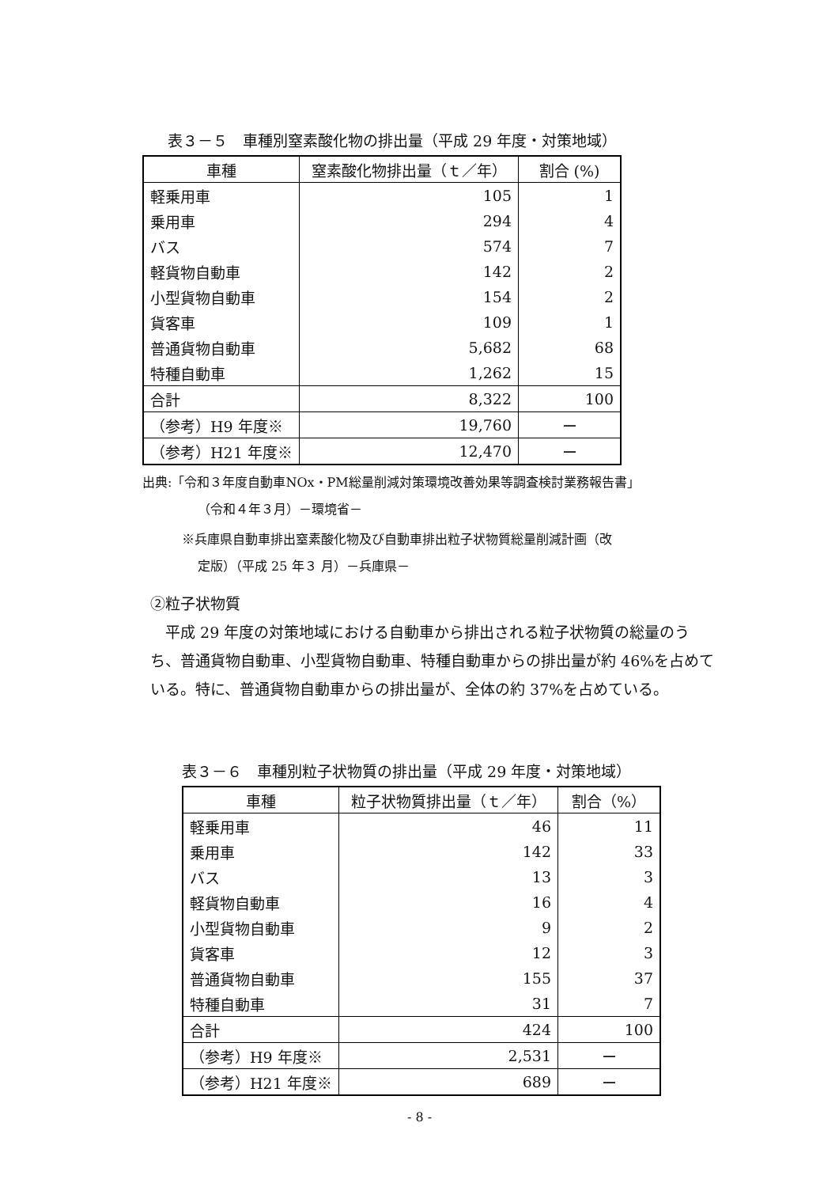表３－５　車種別窒素酸化物の排出量（平成 29 年度・対策地域）
| 車種 | 窒素酸化物排出量（ｔ／年） | 割合 (%) |
| --- | --- | --- |
| 軽乗用車 | 105 | 1 |
| 乗用車 | 294 | 4 |
| バス | 574 | 7 |
| 軽貨物自動車 | 142 | 2 |
| 小型貨物自動車 | 154 | 2 |
| 貨客車 | 109 | 1 |
| 普通貨物自動車 | 5,682 | 68 |
| 特種自動車 | 1,262 | 15 |
| 合計 | 8,322 | 100 |
| （参考）H9 年度※ | 19,760 | ー |
| （参考）H21 年度※ | 12,470 | ー |
出典:「令和３年度自動車NOx・PM総量削減対策環境改善効果等調査検討業務報告書」
（令和４年３月）－環境省－
※兵庫県自動車排出窒素酸化物及び自動車排出粒子状物質総量削減計画（改
定版）（平成 25 年３ 月）－兵庫県－
②粒子状物質
　平成 29 年度の対策地域における自動車から排出される粒子状物質の総量のうち、普通貨物自動車、小型貨物自動車、特種自動車からの排出量が約 46%を占めている。特に、普通貨物自動車からの排出量が、全体の約 37%を占めている。
表３－６　車種別粒子状物質の排出量（平成 29 年度・対策地域）
| 車種 | 粒子状物質排出量（ｔ／年） | 割合（%） |
| --- | --- | --- |
| 軽乗用車 | 46 | 11 |
| 乗用車 | 142 | 33 |
| バス | 13 | 3 |
| 軽貨物自動車 | 16 | 4 |
| 小型貨物自動車 | 9 | 2 |
| 貨客車 | 12 | 3 |
| 普通貨物自動車 | 155 | 37 |
| 特種自動車 | 31 | 7 |
| 合計 | 424 | 100 |
| （参考）H9 年度※ | 2,531 | ー |
| （参考）H21 年度※ | 689 | ー |
- 8 -